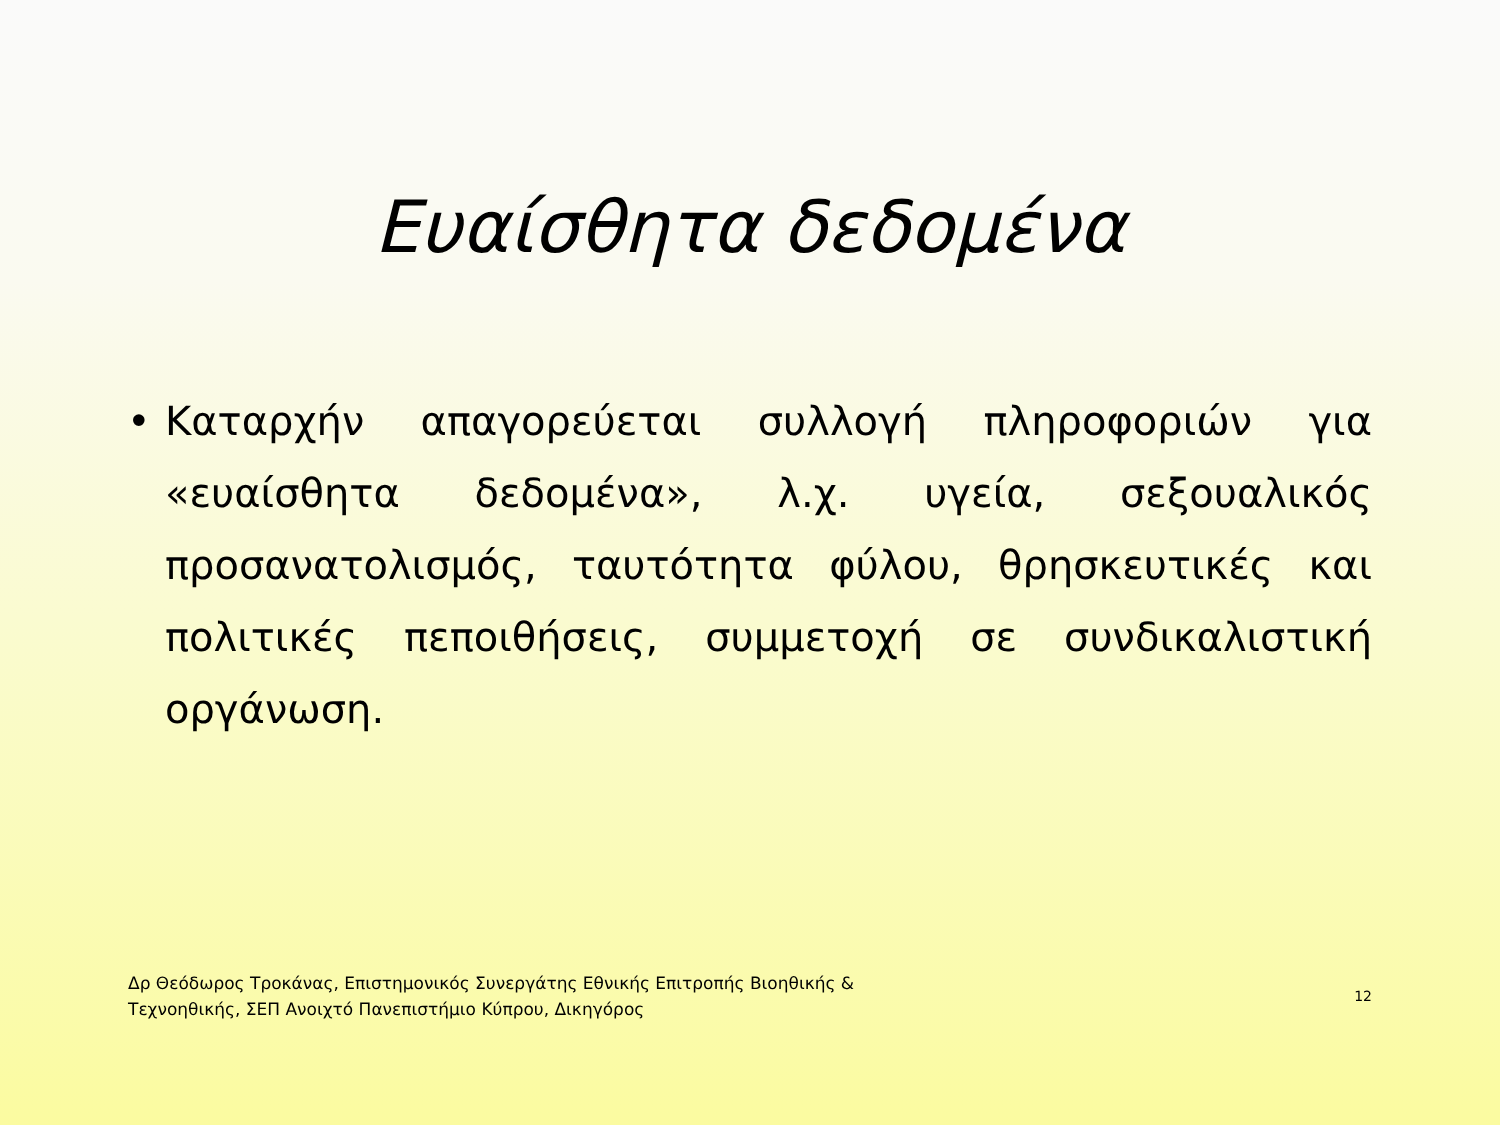Ευαίσθητα δεδομένα
• Καταρχήν απαγορεύεται συλλογή πληροφοριών για «ευαίσθητα δεδομένα», λ.χ. υγεία, σεξουαλικός προσανατολισμός, ταυτότητα φύλου, θρησκευτικές και πολιτικές πεποιθήσεις, συμμετοχή σε συνδικαλιστική οργάνωση.
Δρ Θεόδωρος Τροκάνας, Επιστημονικός Συνεργάτης Εθνικής Επιτροπής Βιοηθικής &
Τεχνοηθικής, ΣΕΠ Ανοιχτό Πανεπιστήμιο Κύπρου, Δικηγόρος
12